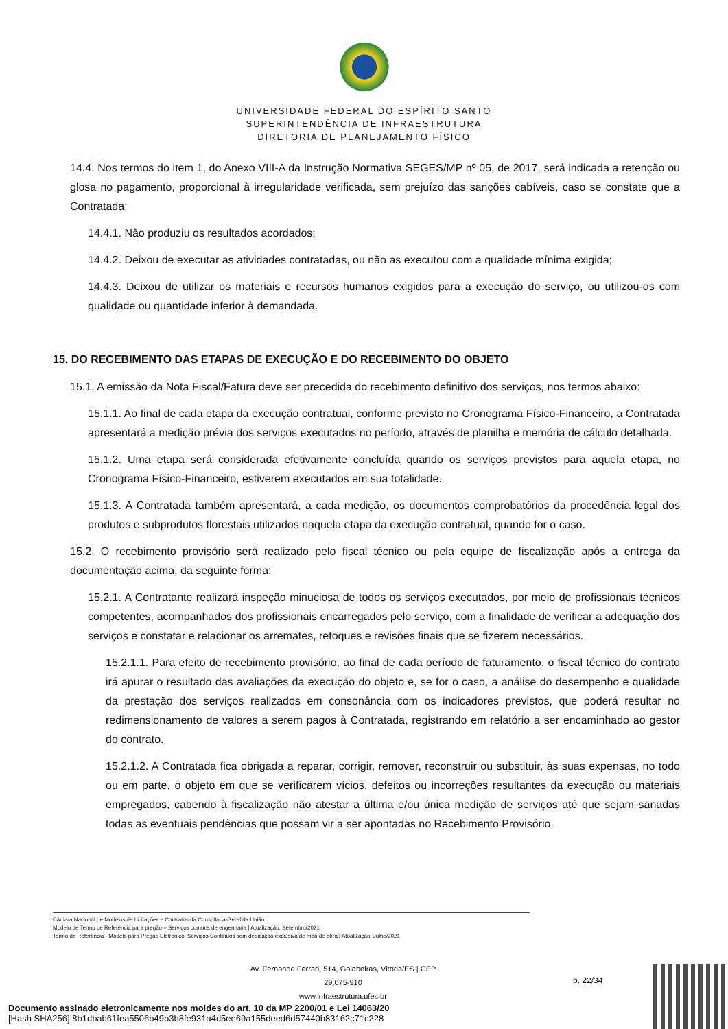UNIVERSIDADE FEDERAL DO ESPÍRITO SANTO
SUPERINTENDÊNCIA DE INFRAESTRUTURA
DIRETORIA DE PLANEJAMENTO FÍSICO
14.4. Nos termos do item 1, do Anexo VIII-A da Instrução Normativa SEGES/MP nº 05, de 2017, será indicada a retenção ou glosa no pagamento, proporcional à irregularidade verificada, sem prejuízo das sanções cabíveis, caso se constate que a Contratada:
14.4.1. Não produziu os resultados acordados;
14.4.2. Deixou de executar as atividades contratadas, ou não as executou com a qualidade mínima exigida;
14.4.3. Deixou de utilizar os materiais e recursos humanos exigidos para a execução do serviço, ou utilizou-os com qualidade ou quantidade inferior à demandada.
15. DO RECEBIMENTO DAS ETAPAS DE EXECUÇÃO E DO RECEBIMENTO DO OBJETO
15.1. A emissão da Nota Fiscal/Fatura deve ser precedida do recebimento definitivo dos serviços, nos termos abaixo:
15.1.1. Ao final de cada etapa da execução contratual, conforme previsto no Cronograma Físico-Financeiro, a Contratada apresentará a medição prévia dos serviços executados no período, através de planilha e memória de cálculo detalhada.
15.1.2. Uma etapa será considerada efetivamente concluída quando os serviços previstos para aquela etapa, no Cronograma Físico-Financeiro, estiverem executados em sua totalidade.
15.1.3. A Contratada também apresentará, a cada medição, os documentos comprobatórios da procedência legal dos produtos e subprodutos florestais utilizados naquela etapa da execução contratual, quando for o caso.
15.2. O recebimento provisório será realizado pelo fiscal técnico ou pela equipe de fiscalização após a entrega da documentação acima, da seguinte forma:
15.2.1. A Contratante realizará inspeção minuciosa de todos os serviços executados, por meio de profissionais técnicos competentes, acompanhados dos profissionais encarregados pelo serviço, com a finalidade de verificar a adequação dos serviços e constatar e relacionar os arremates, retoques e revisões finais que se fizerem necessários.
15.2.1.1. Para efeito de recebimento provisório, ao final de cada período de faturamento, o fiscal técnico do contrato irá apurar o resultado das avaliações da execução do objeto e, se for o caso, a análise do desempenho e qualidade da prestação dos serviços realizados em consonância com os indicadores previstos, que poderá resultar no redimensionamento de valores a serem pagos à Contratada, registrando em relatório a ser encaminhado ao gestor do contrato.
15.2.1.2. A Contratada fica obrigada a reparar, corrigir, remover, reconstruir ou substituir, às suas expensas, no todo ou em parte, o objeto em que se verificarem vícios, defeitos ou incorreções resultantes da execução ou materiais empregados, cabendo à fiscalização não atestar a última e/ou única medição de serviços até que sejam sanadas todas as eventuais pendências que possam vir a ser apontadas no Recebimento Provisório.
Câmara Nacional de Modelos de Licitações e Contratos da Consultoria-Geral da União
Modelo de Termo de Referência para pregão – Serviços comuns de engenharia | Atualização: Setembro/2021
Termo de Referência - Modelo para Pregão Eletrônico: Serviços Contínuos sem dedicação exclusiva de mão de obra | Atualização: Julho/2021
Av. Fernando Ferrari, 514, Goiabeiras, Vitória/ES | CEP 29.075-910
www.infraestrutura.ufes.br
p. 22/34
Documento assinado eletronicamente nos moldes do art. 10 da MP 2200/01 e Lei 14063/20
[Hash SHA256] 8b1dbab61fea5506b49b3b8fe931a4d5ee69a155deed6d57440b83162c71c228